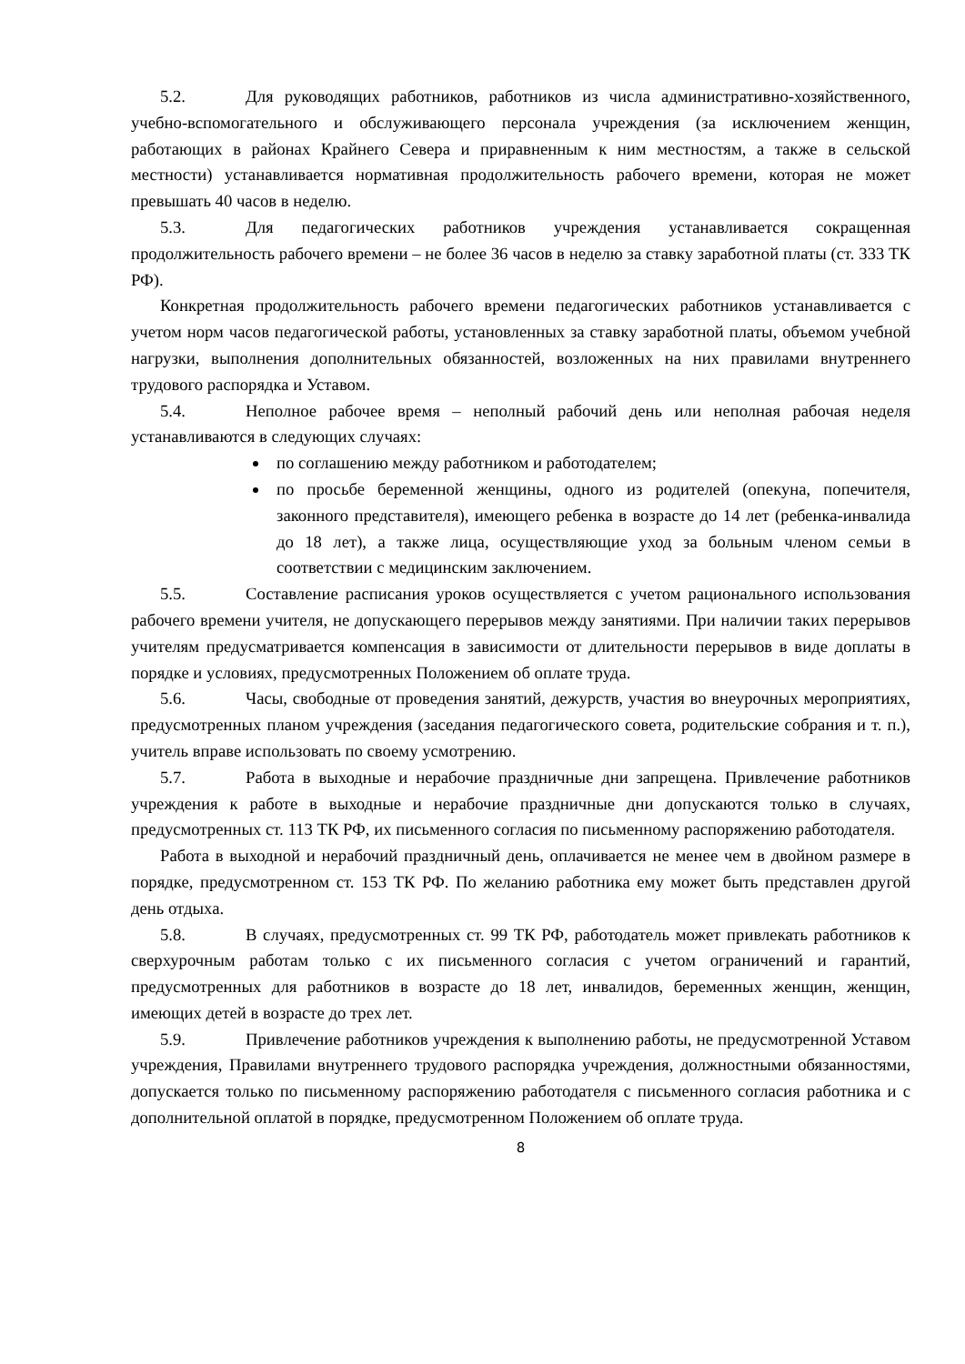5.2. Для руководящих работников, работников из числа административно-хозяйственного, учебно-вспомогательного и обслуживающего персонала учреждения (за исключением женщин, работающих в районах Крайнего Севера и приравненным к ним местностям, а также в сельской местности) устанавливается нормативная продолжительность рабочего времени, которая не может превышать 40 часов в неделю.
5.3. Для педагогических работников учреждения устанавливается сокращенная продолжительность рабочего времени – не более 36 часов в неделю за ставку заработной платы (ст. 333 ТК РФ).
Конкретная продолжительность рабочего времени педагогических работников устанавливается с учетом норм часов педагогической работы, установленных за ставку заработной платы, объемом учебной нагрузки, выполнения дополнительных обязанностей, возложенных на них правилами внутреннего трудового распорядка и Уставом.
5.4. Неполное рабочее время – неполный рабочий день или неполная рабочая неделя устанавливаются в следующих случаях:
по соглашению между работником и работодателем;
по просьбе беременной женщины, одного из родителей (опекуна, попечителя, законного представителя), имеющего ребенка в возрасте до 14 лет (ребенка-инвалида до 18 лет), а также лица, осуществляющие уход за больным членом семьи в соответствии с медицинским заключением.
5.5. Составление расписания уроков осуществляется с учетом рационального использования рабочего времени учителя, не допускающего перерывов между занятиями. При наличии таких перерывов учителям предусматривается компенсация в зависимости от длительности перерывов в виде доплаты в порядке и условиях, предусмотренных Положением об оплате труда.
5.6. Часы, свободные от проведения занятий, дежурств, участия во внеурочных мероприятиях, предусмотренных планом учреждения (заседания педагогического совета, родительские собрания и т. п.), учитель вправе использовать по своему усмотрению.
5.7. Работа в выходные и нерабочие праздничные дни запрещена. Привлечение работников учреждения к работе в выходные и нерабочие праздничные дни допускаются только в случаях, предусмотренных ст. 113 ТК РФ, их письменного согласия по письменному распоряжению работодателя.
Работа в выходной и нерабочий праздничный день, оплачивается не менее чем в двойном размере в порядке, предусмотренном ст. 153 ТК РФ. По желанию работника ему может быть представлен другой день отдыха.
5.8. В случаях, предусмотренных ст. 99 ТК РФ, работодатель может привлекать работников к сверхурочным работам только с их письменного согласия с учетом ограничений и гарантий, предусмотренных для работников в возрасте до 18 лет, инвалидов, беременных женщин, женщин, имеющих детей в возрасте до трех лет.
5.9. Привлечение работников учреждения к выполнению работы, не предусмотренной Уставом учреждения, Правилами внутреннего трудового распорядка учреждения, должностными обязанностями, допускается только по письменному распоряжению работодателя с письменного согласия работника и с дополнительной оплатой в порядке, предусмотренном Положением об оплате труда.
8